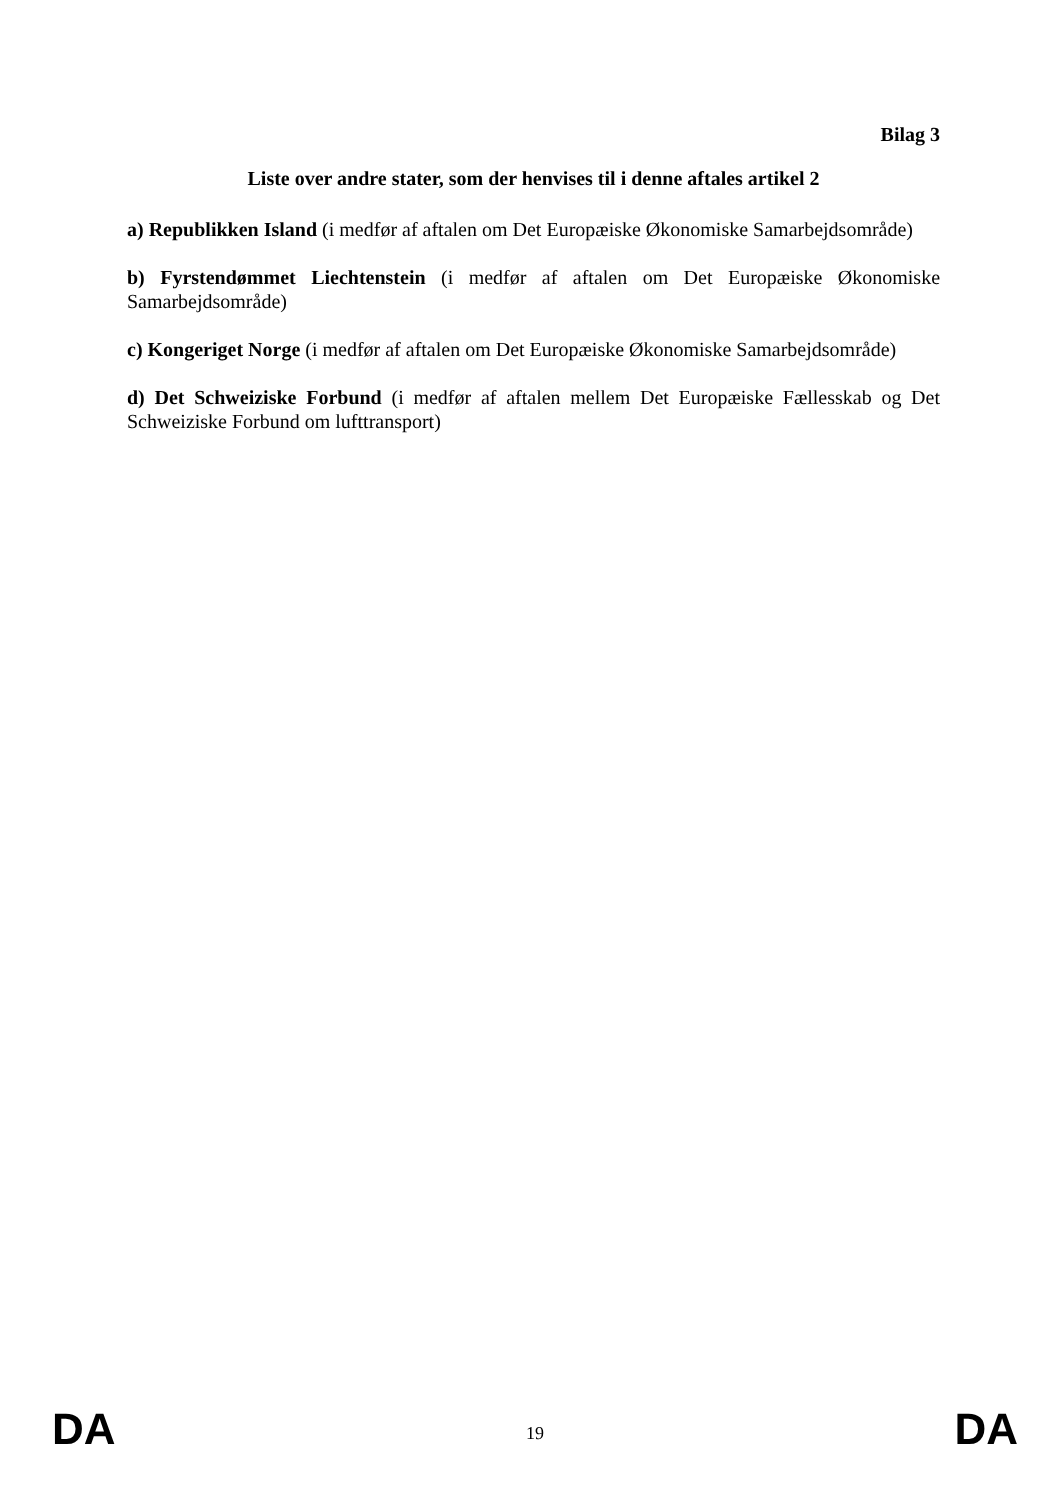Bilag 3
Liste over andre stater, som der henvises til i denne aftales artikel 2
a) Republikken Island (i medfør af aftalen om Det Europæiske Økonomiske Samarbejdsområde)
b) Fyrstendømmet Liechtenstein (i medfør af aftalen om Det Europæiske Økonomiske Samarbejdsområde)
c) Kongeriget Norge (i medfør af aftalen om Det Europæiske Økonomiske Samarbejdsområde)
d) Det Schweiziske Forbund (i medfør af aftalen mellem Det Europæiske Fællesskab og Det Schweiziske Forbund om lufttransport)
DA 19 DA